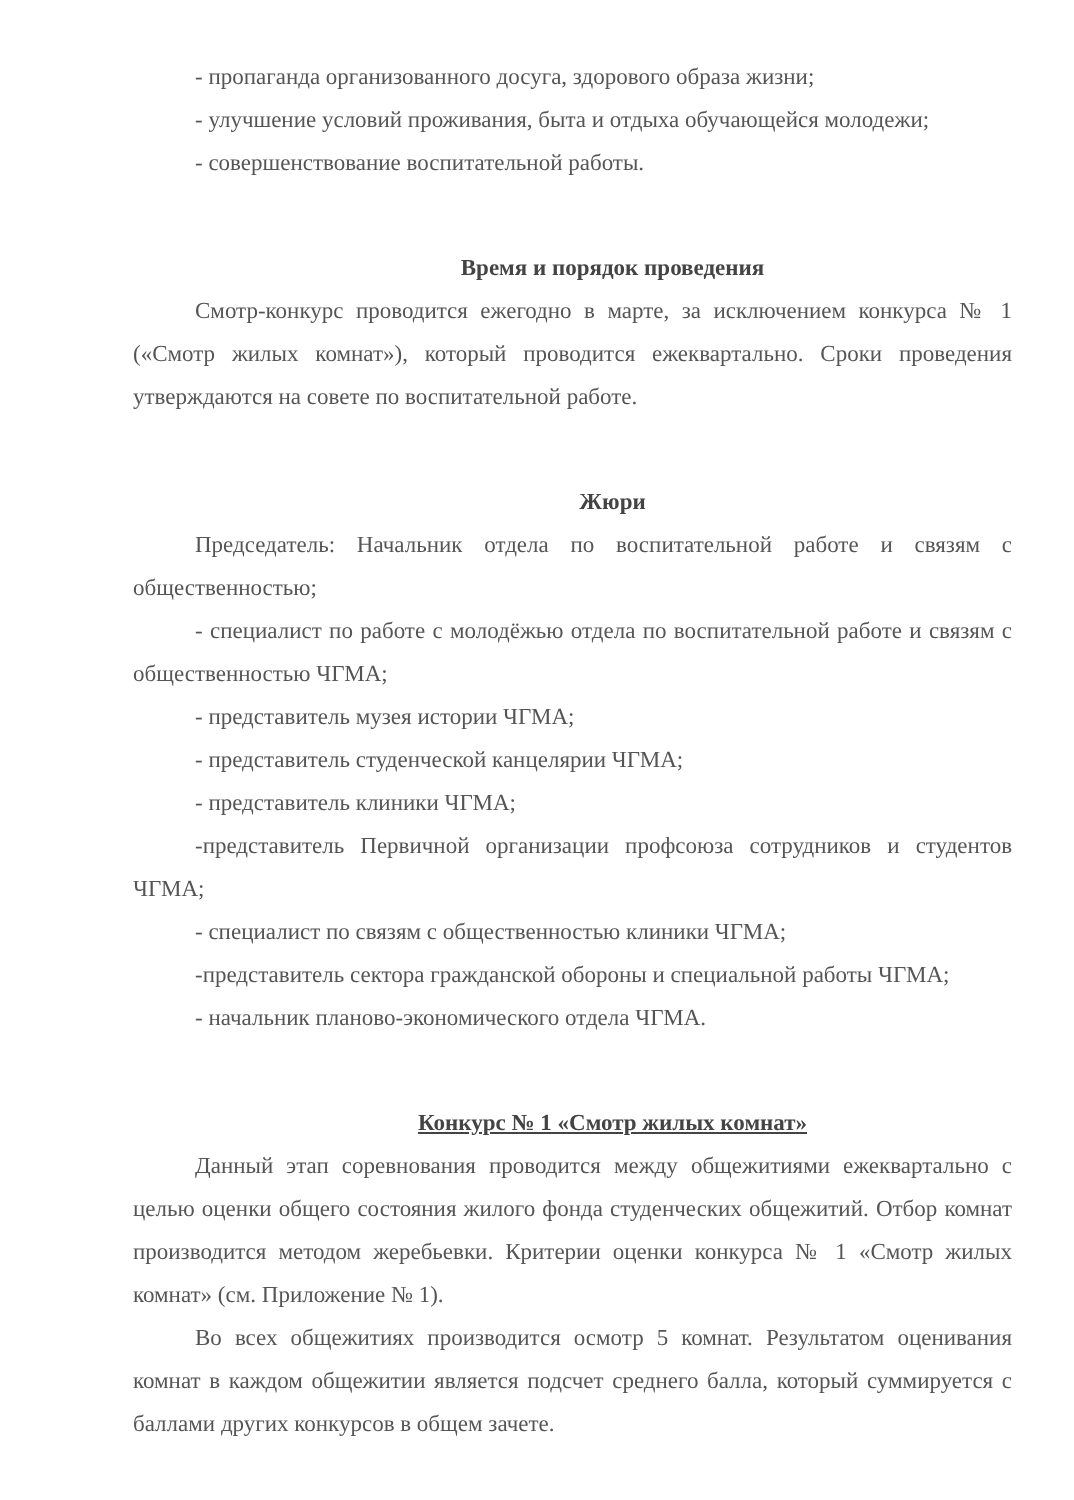- пропаганда организованного досуга, здорового образа жизни;
- улучшение условий проживания, быта и отдыха обучающейся молодежи;
- совершенствование воспитательной работы.
Время и порядок проведения
Смотр-конкурс проводится ежегодно в марте, за исключением конкурса № 1 («Смотр жилых комнат»), который проводится ежеквартально. Сроки проведения утверждаются на совете по воспитательной работе.
Жюри
Председатель: Начальник отдела по воспитательной работе и связям с общественностью;
- специалист по работе с молодёжью отдела по воспитательной работе и связям с общественностью ЧГМА;
- представитель музея истории ЧГМА;
- представитель студенческой канцелярии ЧГМА;
- представитель клиники ЧГМА;
-представитель Первичной организации профсоюза сотрудников и студентов ЧГМА;
- специалист по связям с общественностью клиники ЧГМА;
-представитель сектора гражданской обороны и специальной работы ЧГМА;
- начальник планово-экономического отдела ЧГМА.
Конкурс № 1 «Смотр жилых комнат»
Данный этап соревнования проводится между общежитиями ежеквартально с целью оценки общего состояния жилого фонда студенческих общежитий. Отбор комнат производится методом жеребьевки. Критерии оценки конкурса № 1 «Смотр жилых комнат» (см. Приложение № 1).
Во всех общежитиях производится осмотр 5 комнат. Результатом оценивания комнат в каждом общежитии является подсчет среднего балла, который суммируется с баллами других конкурсов в общем зачете.